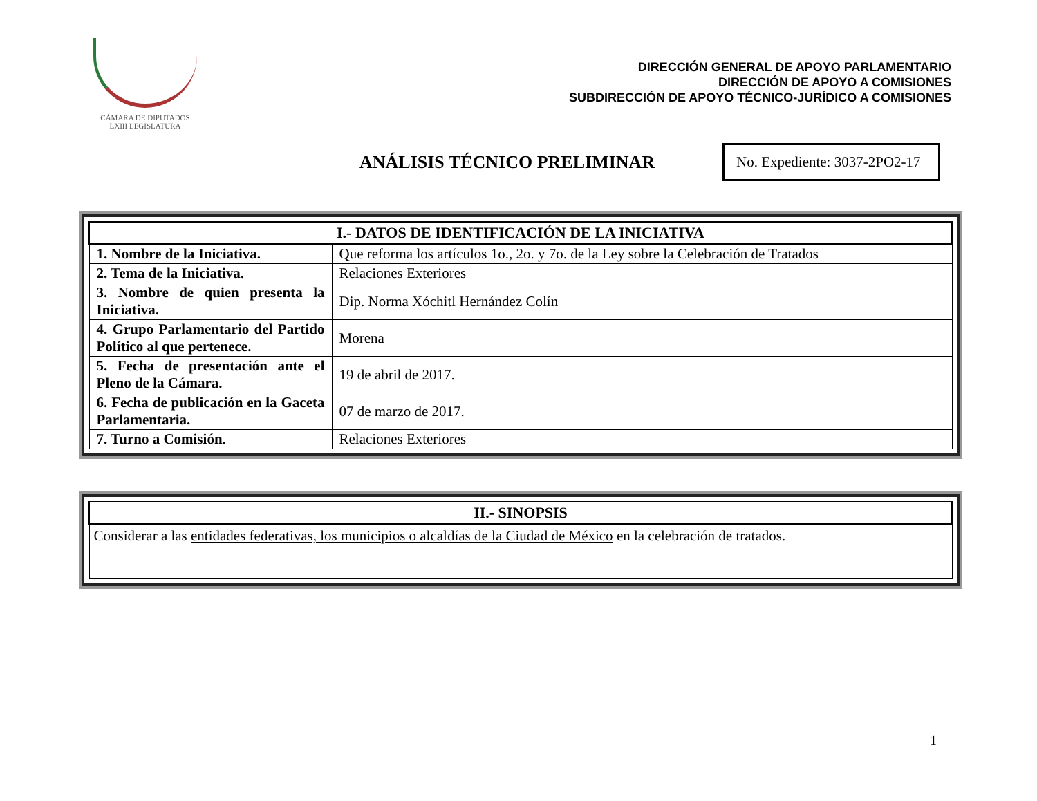CÁMARA DE DIPUTADOS
LXIII LEGISLATURA
DIRECCIÓN GENERAL DE APOYO PARLAMENTARIO
DIRECCIÓN DE APOYO A COMISIONES
SUBDIRECCIÓN DE APOYO TÉCNICO-JURÍDICO A COMISIONES
ANÁLISIS TÉCNICO PRELIMINAR
No. Expediente: 3037-2PO2-17
| I.- DATOS DE IDENTIFICACIÓN DE LA INICIATIVA | |
| --- | --- |
| 1. Nombre de la Iniciativa. | Que reforma los artículos 1o., 2o. y 7o. de la Ley sobre la Celebración de Tratados |
| 2. Tema de la Iniciativa. | Relaciones Exteriores |
| 3. Nombre de quien presenta la Iniciativa. | Dip. Norma Xóchitl Hernández Colín |
| 4. Grupo Parlamentario del Partido Político al que pertenece. | Morena |
| 5. Fecha de presentación ante el Pleno de la Cámara. | 19 de abril de 2017. |
| 6. Fecha de publicación en la Gaceta Parlamentaria. | 07 de marzo de 2017. |
| 7. Turno a Comisión. | Relaciones Exteriores |
| II.- SINOPSIS |
| --- |
| Considerar a las entidades federativas, los municipios o alcaldías de la Ciudad de México en la celebración de tratados. |
1